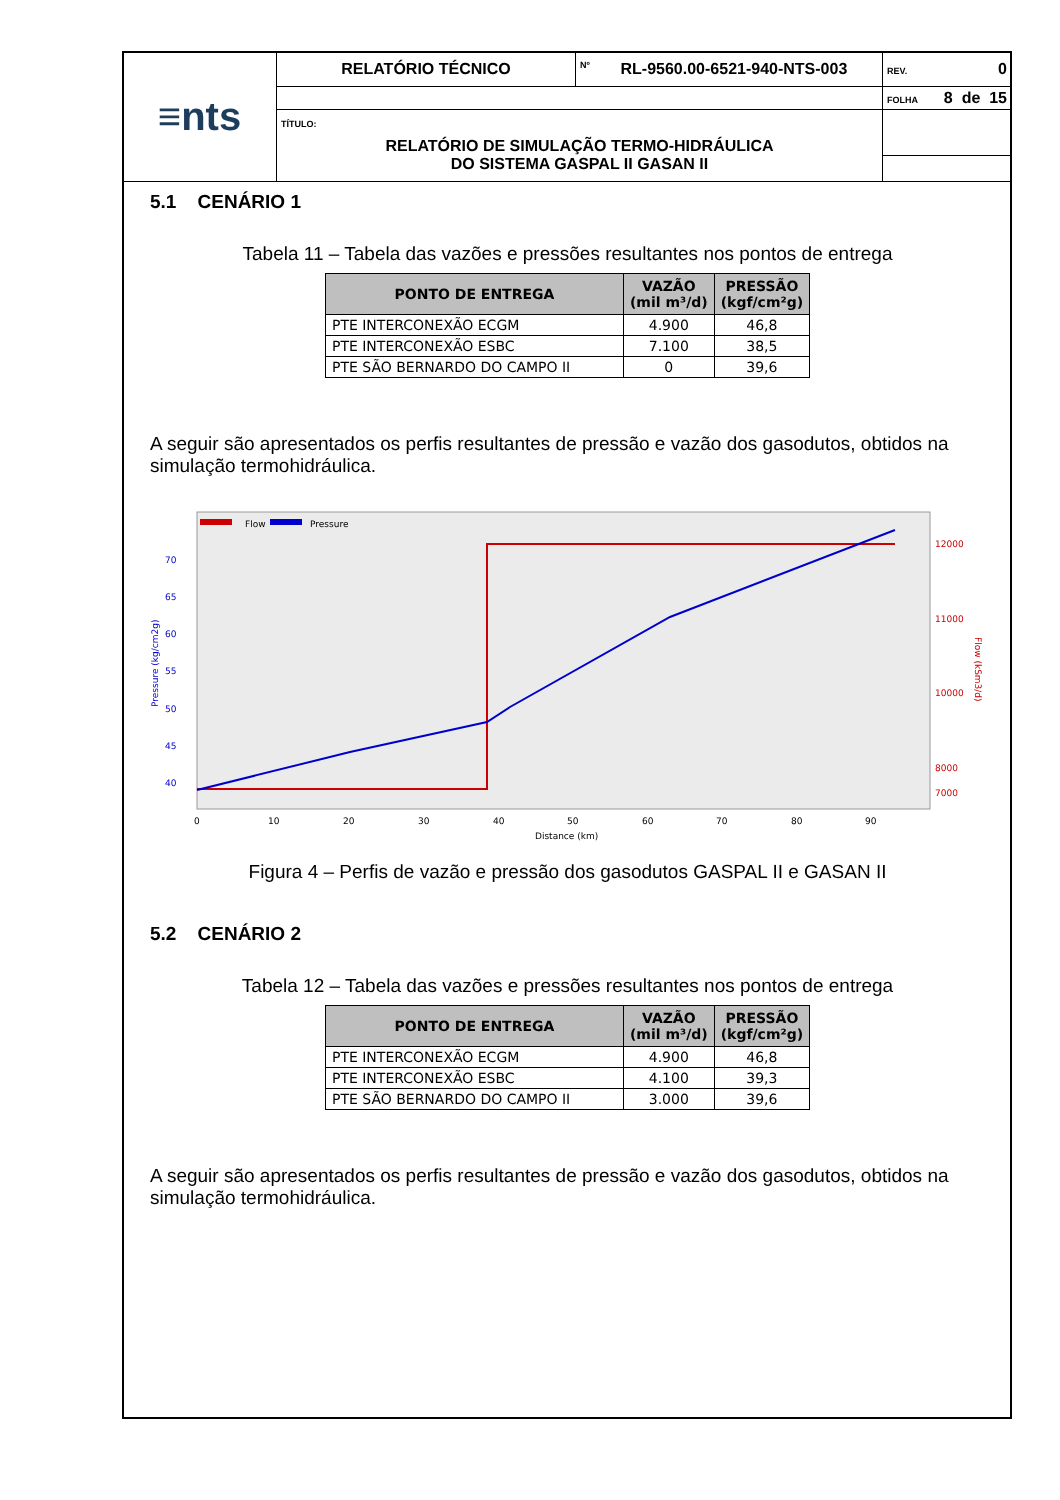| ≡nts | RELATÓRIO TÉCNICO | Nº RL-9560.00-6521-940-NTS-003 | | REV. 0 |
| | | | FOLHA 8 de 15 | |
| | TÍTULO: RELATÓRIO DE SIMULAÇÃO TERMO-HIDRÁULICA DO SISTEMA GASPAL II GASAN II | | | |
5.1 CENÁRIO 1
Tabela 11 – Tabela das vazões e pressões resultantes nos pontos de entrega
| PONTO DE ENTREGA | VAZÃO (mil m³/d) | PRESSÃO (kgf/cm²g) |
| --- | --- | --- |
| PTE INTERCONEXÃO ECGM | 4.900 | 46,8 |
| PTE INTERCONEXÃO ESBC | 7.100 | 38,5 |
| PTE SÃO BERNARDO DO CAMPO II | 0 | 39,6 |
A seguir são apresentados os perfis resultantes de pressão e vazão dos gasodutos, obtidos na simulação termohidráulica.
Flow
Pressure
70
65
60
55
50
45
40
12000
11000
10000
8000
7000
0
10
20
30
40
50
60
70
80
90
Distance (km)
Pressure (kg/cm2g)
Flow (kSm3/d)
Figura 4 – Perfis de vazão e pressão dos gasodutos GASPAL II e GASAN II
5.2 CENÁRIO 2
Tabela 12 – Tabela das vazões e pressões resultantes nos pontos de entrega
| PONTO DE ENTREGA | VAZÃO (mil m³/d) | PRESSÃO (kgf/cm²g) |
| --- | --- | --- |
| PTE INTERCONEXÃO ECGM | 4.900 | 46,8 |
| PTE INTERCONEXÃO ESBC | 4.100 | 39,3 |
| PTE SÃO BERNARDO DO CAMPO II | 3.000 | 39,6 |
A seguir são apresentados os perfis resultantes de pressão e vazão dos gasodutos, obtidos na simulação termohidráulica.